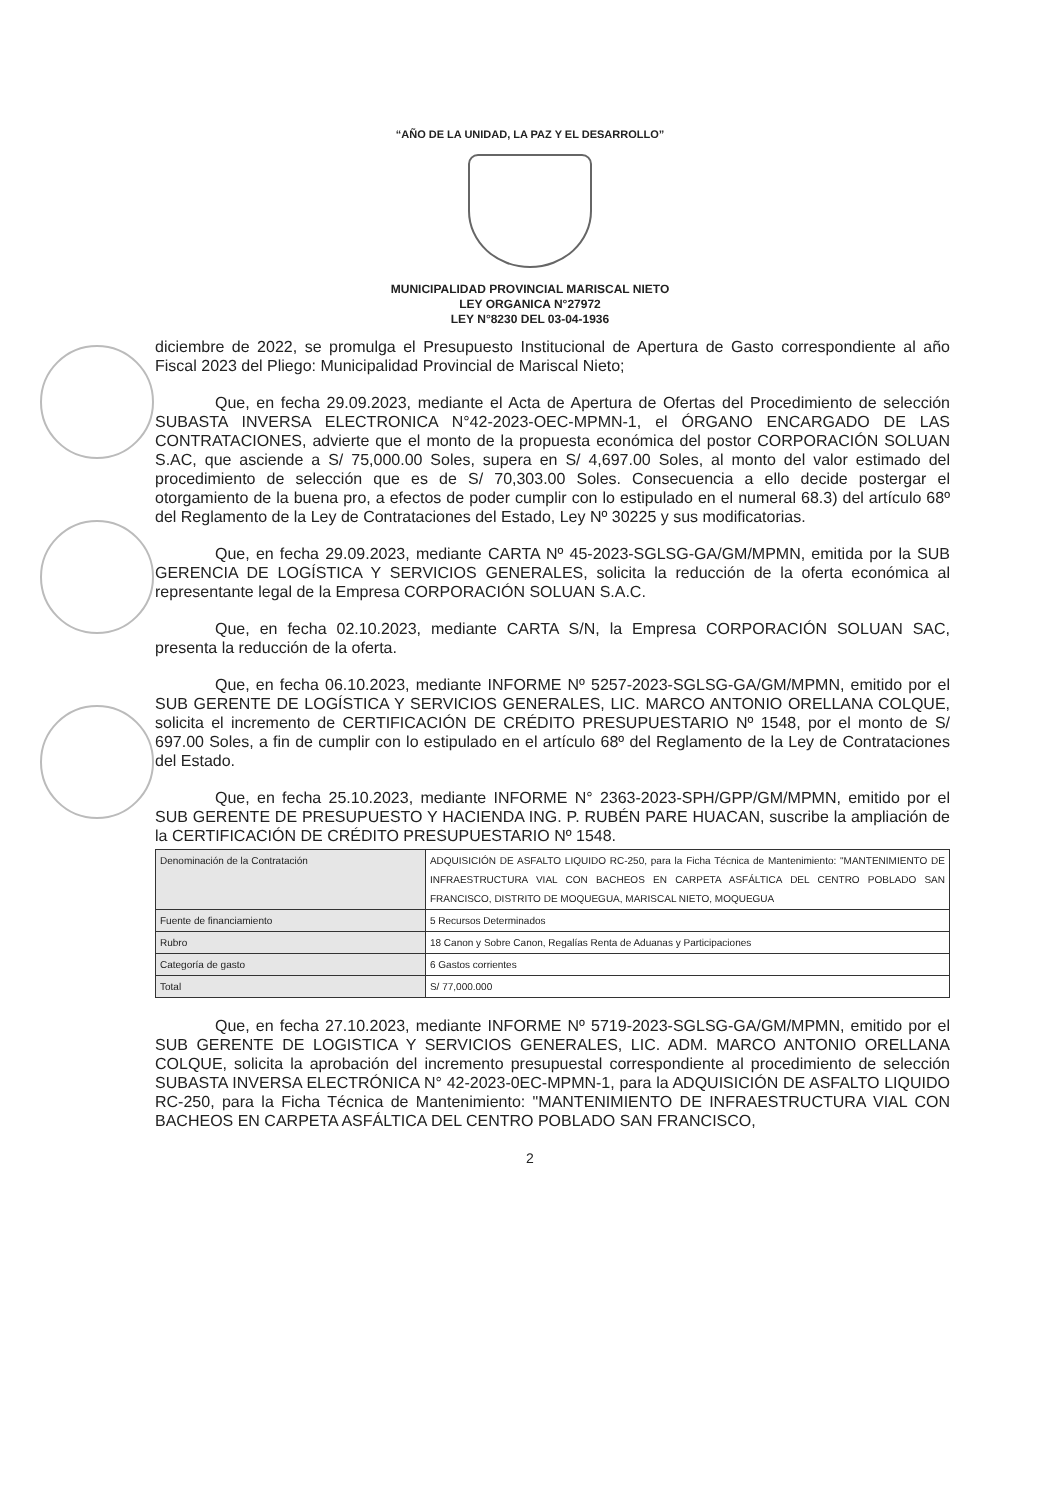“AÑO DE LA UNIDAD, LA PAZ Y EL DESARROLLO”
MUNICIPALIDAD PROVINCIAL MARISCAL NIETO
LEY ORGANICA N°27972
LEY N°8230 DEL 03-04-1936
diciembre de 2022, se promulga el Presupuesto Institucional de Apertura de Gasto correspondiente al año Fiscal 2023 del Pliego: Municipalidad Provincial de Mariscal Nieto;
Que, en fecha 29.09.2023, mediante el Acta de Apertura de Ofertas del Procedimiento de selección SUBASTA INVERSA ELECTRONICA N°42-2023-OEC-MPMN-1, el ÓRGANO ENCARGADO DE LAS CONTRATACIONES, advierte que el monto de la propuesta económica del postor CORPORACIÓN SOLUAN S.AC, que asciende a S/ 75,000.00 Soles, supera en S/ 4,697.00 Soles, al monto del valor estimado del procedimiento de selección que es de S/ 70,303.00 Soles. Consecuencia a ello decide postergar el otorgamiento de la buena pro, a efectos de poder cumplir con lo estipulado en el numeral 68.3) del artículo 68º del Reglamento de la Ley de Contrataciones del Estado, Ley Nº 30225 y sus modificatorias.
Que, en fecha 29.09.2023, mediante CARTA Nº 45-2023-SGLSG-GA/GM/MPMN, emitida por la SUB GERENCIA DE LOGÍSTICA Y SERVICIOS GENERALES, solicita la reducción de la oferta económica al representante legal de la Empresa CORPORACIÓN SOLUAN S.A.C.
Que, en fecha 02.10.2023, mediante CARTA S/N, la Empresa CORPORACIÓN SOLUAN SAC, presenta la reducción de la oferta.
Que, en fecha 06.10.2023, mediante INFORME Nº 5257-2023-SGLSG-GA/GM/MPMN, emitido por el SUB GERENTE DE LOGÍSTICA Y SERVICIOS GENERALES, LIC. MARCO ANTONIO ORELLANA COLQUE, solicita el incremento de CERTIFICACIÓN DE CRÉDITO PRESUPUESTARIO Nº 1548, por el monto de S/ 697.00 Soles, a fin de cumplir con lo estipulado en el artículo 68º del Reglamento de la Ley de Contrataciones del Estado.
Que, en fecha 25.10.2023, mediante INFORME N° 2363-2023-SPH/GPP/GM/MPMN, emitido por el SUB GERENTE DE PRESUPUESTO Y HACIENDA ING. P. RUBÉN PARE HUACAN, suscribe la ampliación de la CERTIFICACIÓN DE CRÉDITO PRESUPUESTARIO Nº 1548.
| Denominación de la Contratación | ADQUISICIÓN DE ASFALTO LIQUIDO RC-250, para la Ficha Técnica de Mantenimiento: "MANTENIMIENTO DE INFRAESTRUCTURA VIAL CON BACHEOS EN CARPETA ASFÁLTICA DEL CENTRO POBLADO SAN FRANCISCO, DISTRITO DE MOQUEGUA, MARISCAL NIETO, MOQUEGUA |
| Fuente de financiamiento | 5 Recursos Determinados |
| Rubro | 18 Canon y Sobre Canon, Regalías Renta de Aduanas y Participaciones |
| Categoría de gasto | 6 Gastos corrientes |
| Total | S/ 77,000.000 |
Que, en fecha 27.10.2023, mediante INFORME Nº 5719-2023-SGLSG-GA/GM/MPMN, emitido por el SUB GERENTE DE LOGISTICA Y SERVICIOS GENERALES, LIC. ADM. MARCO ANTONIO ORELLANA COLQUE, solicita la aprobación del incremento presupuestal correspondiente al procedimiento de selección SUBASTA INVERSA ELECTRÓNICA N° 42-2023-0EC-MPMN-1, para la ADQUISICIÓN DE ASFALTO LIQUIDO RC-250, para la Ficha Técnica de Mantenimiento: "MANTENIMIENTO DE INFRAESTRUCTURA VIAL CON BACHEOS EN CARPETA ASFÁLTICA DEL CENTRO POBLADO SAN FRANCISCO,
2